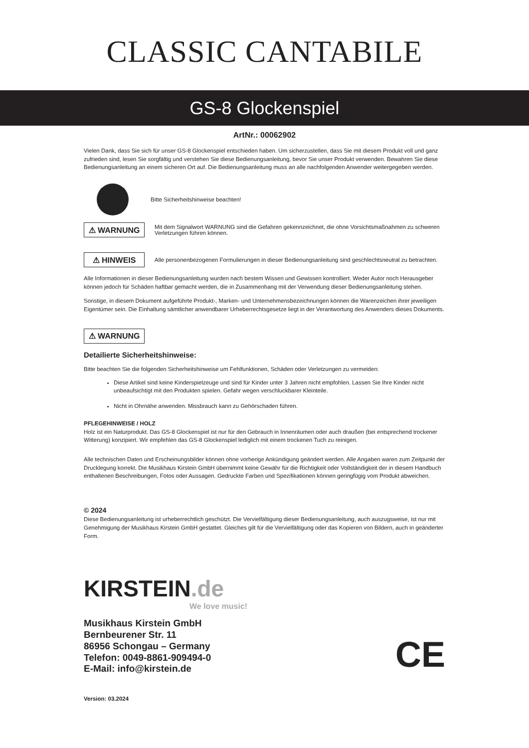CLASSIC CANTABILE
GS-8 Glockenspiel
ArtNr.: 00062902
Vielen Dank, dass Sie sich für unser GS-8 Glockenspiel entschieden haben. Um sicherzustellen, dass Sie mit diesem Produkt voll und ganz zufrieden sind, lesen Sie sorgfältig und verstehen Sie diese Bedienungsanleitung, bevor Sie unser Produkt verwenden. Bewahren Sie diese Bedienungsanleitung an einem sicheren Ort auf. Die Bedienungsanleitung muss an alle nachfolgenden Anwender weitergegeben werden.
Bitte Sicherheitshinweise beachten!
⚠ WARNUNG
Mit dem Signalwort WARNUNG sind die Gefahren gekennzeichnet, die ohne Vorsichtsmaßnahmen zu schweren Verletzungen führen können.
⚠ HINWEIS
Alle personenbezogenen Formulierungen in dieser Bedienungsanleitung sind geschlechtsneutral zu betrachten.
Alle Informationen in dieser Bedienungsanleitung wurden nach bestem Wissen und Gewissen kontrolliert. Weder Autor noch Herausgeber können jedoch für Schäden haftbar gemacht werden, die in Zusammenhang mit der Verwendung dieser Bedienungsanleitung stehen.
Sonstige, in diesem Dokument aufgeführte Produkt-, Marken- und Unternehmensbezeichnungen können die Warenzeichen ihrer jeweiligen Eigentümer sein. Die Einhaltung sämtlicher anwendbarer Urheberrechtsgesetze liegt in der Verantwortung des Anwenders dieses Dokuments.
⚠ WARNUNG
Detailierte Sicherheitshinweise:
Bitte beachten Sie die folgenden Sicherheitshinweise um Fehlfunktionen, Schäden oder Verletzungen zu vermeiden:
Diese Artikel sind keine Kinderspielzeuge und sind für Kinder unter 3 Jahren nicht empfohlen. Lassen Sie Ihre Kinder nicht unbeaufsichtigt mit den Produkten spielen. Gefahr wegen verschluckbarer Kleinteile.
Nicht in Ohrnähe anwenden. Missbrauch kann zu Gehörschaden führen.
PFLEGEHINWEISE / HOLZ
Holz ist ein Naturprodukt. Das GS-8 Glockenspiel ist nur für den Gebrauch in Innenräumen oder auch draußen (bei entsprechend trockener Witterung) konzipiert. Wir empfehlen das GS-8 Glockenspiel lediglich mit einem trockenen Tuch zu reinigen.
Alle technischen Daten und Erscheinungsbilder können ohne vorherige Ankündigung geändert werden. Alle Angaben waren zum Zeitpunkt der Drucklegung korrekt. Die Musikhaus Kirstein GmbH übernimmt keine Gewähr für die Richtigkeit oder Vollständigkeit der in diesem Handbuch enthaltenen Beschreibungen, Fotos oder Aussagen. Gedruckte Farben und Spezifikationen können geringfügig vom Produkt abweichen.
© 2024
Diese Bedienungsanleitung ist urheberrechtlich geschützt. Die Vervielfältigung dieser Bedienungsanleitung, auch auszugsweise, ist nur mit Genehmigung der Musikhaus Kirstein GmbH gestattet. Gleiches gilt für die Vervielfältigung oder das Kopieren von Bildern, auch in geänderter Form.
KIRSTEIN.de
We love music!
Musikhaus Kirstein GmbH
Bernbeurener Str. 11
86956 Schongau – Germany
Telefon: 0049-8861-909494-0
E-Mail: info@kirstein.de
CE
Version: 03.2024